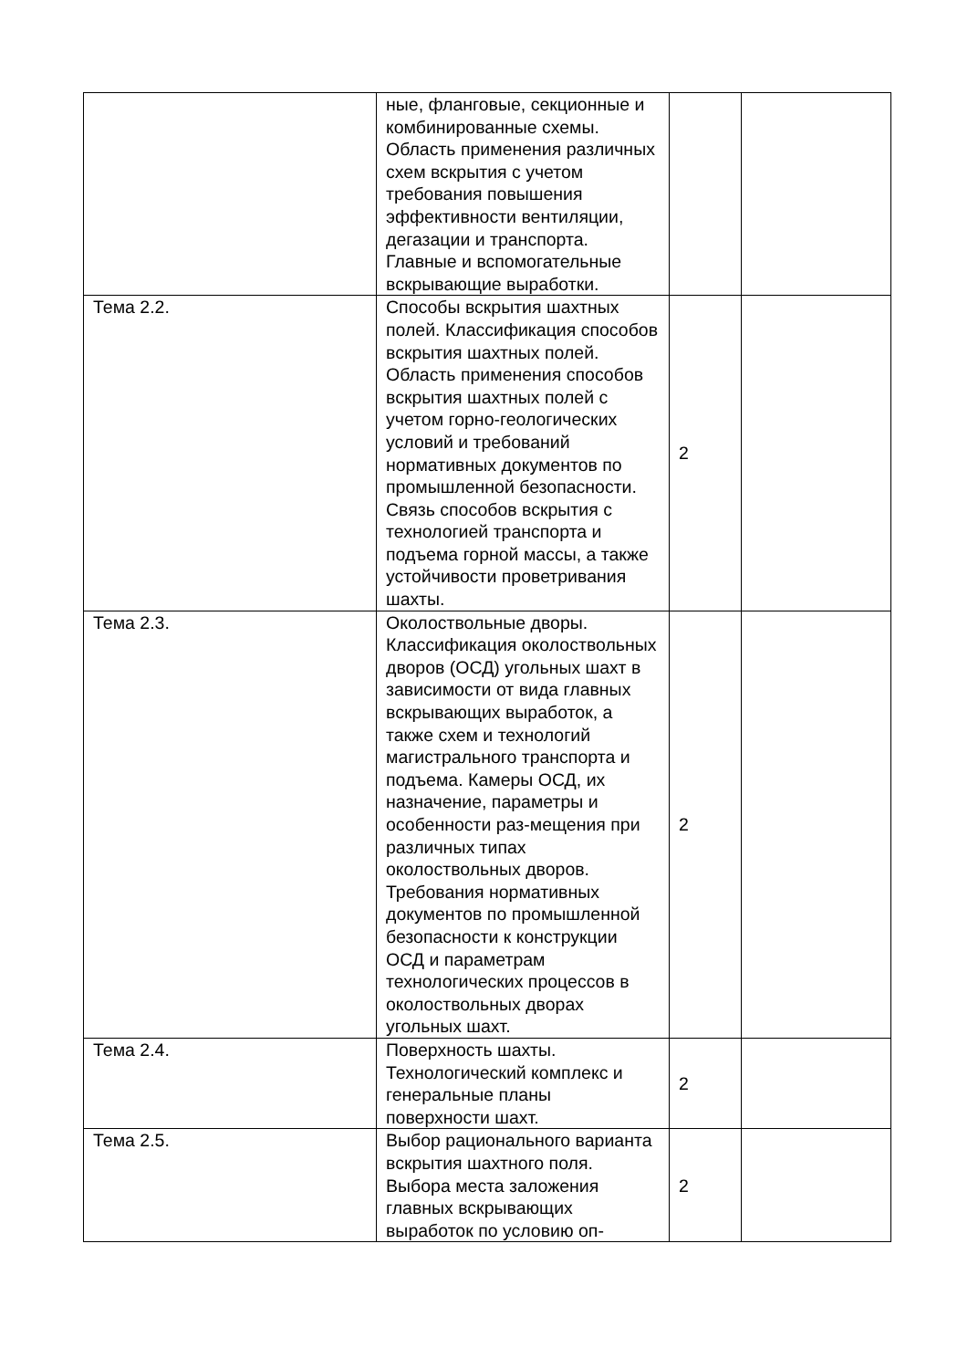| | ные, фланговые, секционные и комбинированные схемы. Область применения различных схем вскрытия с учетом требования повышения эффективности вентиляции, дегазации и транспорта. Главные и вспомогательные вскрывающие выработки. | | |
| Тема 2.2. | Способы вскрытия шахтных полей. Классификация способов вскрытия шахтных полей. Область применения способов вскрытия шахтных полей с учетом горно-геологических условий и требований нормативных документов по промышленной безопасности. Связь способов вскрытия с технологией транспорта и подъема горной массы, а также устойчивости проветривания шахты. | 2 | |
| Тема 2.3. | Околоствольные дворы. Классификация околоствольных дворов (ОСД) угольных шахт в зависимости от вида главных вскрывающих выработок, а также схем и технологий магистрального транспорта и подъема. Камеры ОСД, их назначение, параметры и особенности раз-мещения при различных типах околоствольных дворов. Требования нормативных документов по промышленной безопасности к конструкции ОСД и параметрам технологических процессов в околоствольных дворах угольных шахт. | 2 | |
| Тема 2.4. | Поверхность шахты. Технологический комплекс и генеральные планы поверхности шахт. | 2 | |
| Тема 2.5. | Выбор рационального варианта вскрытия шахтного поля. Выбора места заложения главных вскрывающих выработок по условию оп- | 2 | |